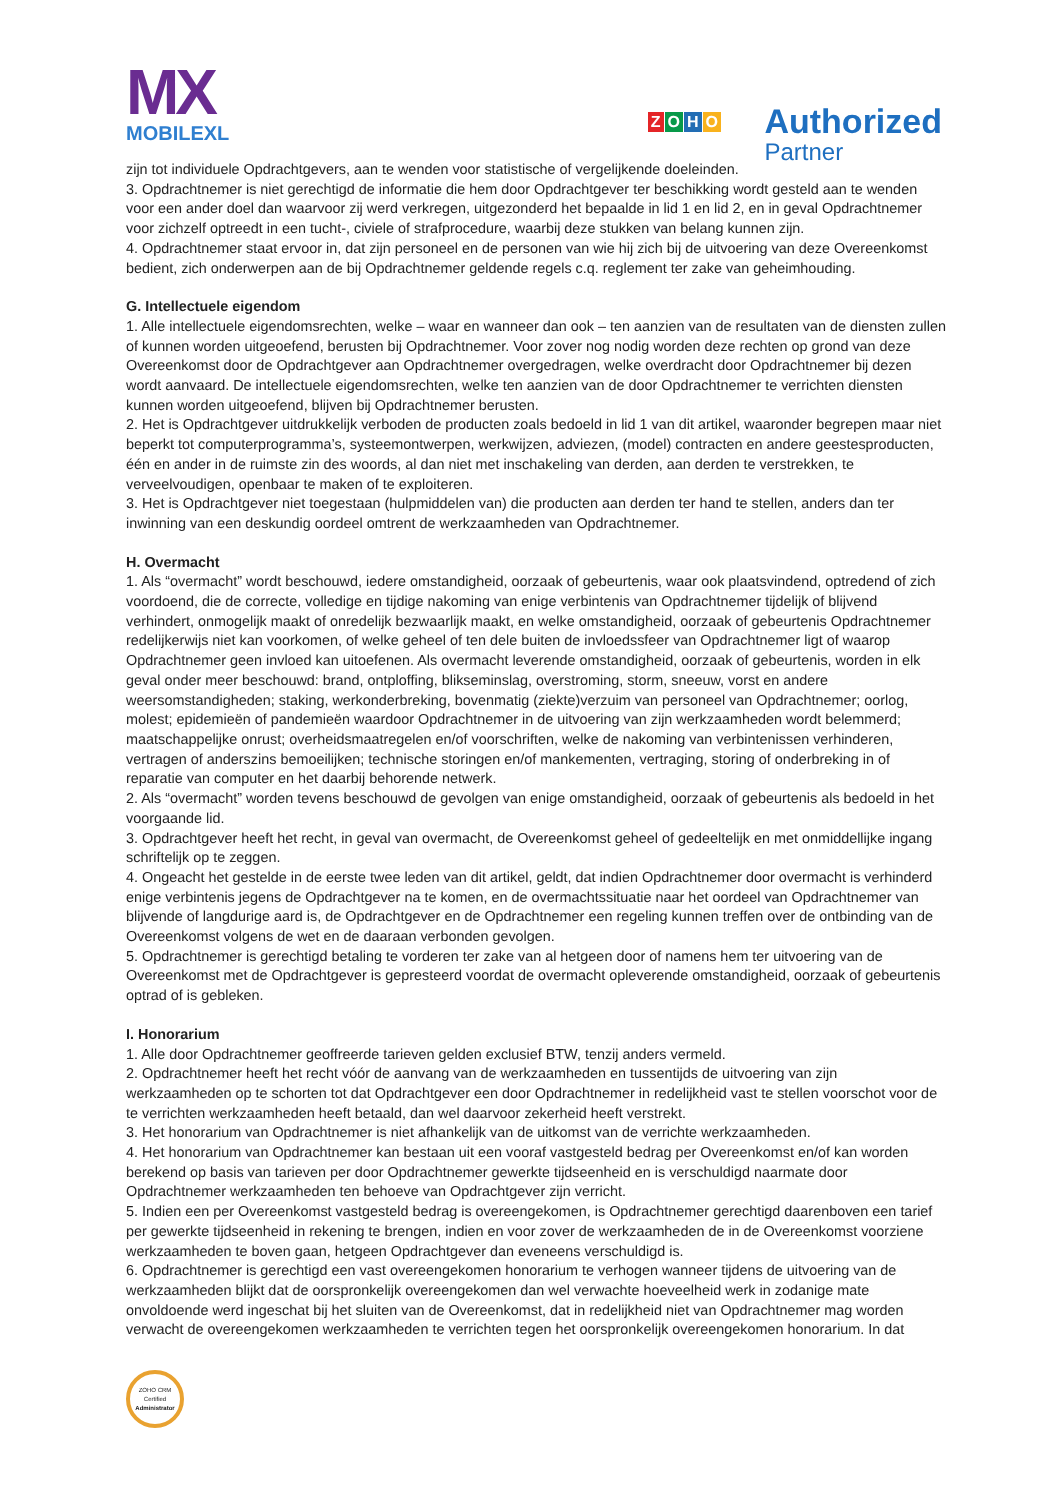MX
MOBILEXL
ZOHO
Authorized
Partner
zijn tot individuele Opdrachtgevers, aan te wenden voor statistische of vergelijkende doeleinden.
3. Opdrachtnemer is niet gerechtigd de informatie die hem door Opdrachtgever ter beschikking wordt gesteld aan te wenden voor een ander doel dan waarvoor zij werd verkregen, uitgezonderd het bepaalde in lid 1 en lid 2, en in geval Opdrachtnemer voor zichzelf optreedt in een tucht-, civiele of strafprocedure, waarbij deze stukken van belang kunnen zijn.
4. Opdrachtnemer staat ervoor in, dat zijn personeel en de personen van wie hij zich bij de uitvoering van deze Overeenkomst bedient, zich onderwerpen aan de bij Opdrachtnemer geldende regels c.q. reglement ter zake van geheimhouding.
G. Intellectuele eigendom
1. Alle intellectuele eigendomsrechten, welke – waar en wanneer dan ook – ten aanzien van de resultaten van de diensten zullen of kunnen worden uitgeoefend, berusten bij Opdrachtnemer. Voor zover nog nodig worden deze rechten op grond van deze Overeenkomst door de Opdrachtgever aan Opdrachtnemer overgedragen, welke overdracht door Opdrachtnemer bij dezen wordt aanvaard. De intellectuele eigendomsrechten, welke ten aanzien van de door Opdrachtnemer te verrichten diensten kunnen worden uitgeoefend, blijven bij Opdrachtnemer berusten.
2. Het is Opdrachtgever uitdrukkelijk verboden de producten zoals bedoeld in lid 1 van dit artikel, waaronder begrepen maar niet beperkt tot computerprogramma’s, systeemontwerpen, werkwijzen, adviezen, (model) contracten en andere geestesproducten, één en ander in de ruimste zin des woords, al dan niet met inschakeling van derden, aan derden te verstrekken, te verveelvoudigen, openbaar te maken of te exploiteren.
3. Het is Opdrachtgever niet toegestaan (hulpmiddelen van) die producten aan derden ter hand te stellen, anders dan ter inwinning van een deskundig oordeel omtrent de werkzaamheden van Opdrachtnemer.
H. Overmacht
1. Als “overmacht” wordt beschouwd, iedere omstandigheid, oorzaak of gebeurtenis, waar ook plaatsvindend, optredend of zich voordoend, die de correcte, volledige en tijdige nakoming van enige verbintenis van Opdrachtnemer tijdelijk of blijvend verhindert, onmogelijk maakt of onredelijk bezwaarlijk maakt, en welke omstandigheid, oorzaak of gebeurtenis Opdrachtnemer redelijkerwijs niet kan voorkomen, of welke geheel of ten dele buiten de invloedssfeer van Opdrachtnemer ligt of waarop Opdrachtnemer geen invloed kan uitoefenen. Als overmacht leverende omstandigheid, oorzaak of gebeurtenis, worden in elk geval onder meer beschouwd: brand, ontploffing, blikseminslag, overstroming, storm, sneeuw, vorst en andere weersomstandigheden; staking, werkonderbreking, bovenmatig (ziekte)verzuim van personeel van Opdrachtnemer; oorlog, molest; epidemieën of pandemieën waardoor Opdrachtnemer in de uitvoering van zijn werkzaamheden wordt belemmerd; maatschappelijke onrust; overheidsmaatregelen en/of voorschriften, welke de nakoming van verbintenissen verhinderen, vertragen of anderszins bemoeilijken; technische storingen en/of mankementen, vertraging, storing of onderbreking in of reparatie van computer en het daarbij behorende netwerk.
2. Als “overmacht” worden tevens beschouwd de gevolgen van enige omstandigheid, oorzaak of gebeurtenis als bedoeld in het voorgaande lid.
3. Opdrachtgever heeft het recht, in geval van overmacht, de Overeenkomst geheel of gedeeltelijk en met onmiddellijke ingang schriftelijk op te zeggen.
4. Ongeacht het gestelde in de eerste twee leden van dit artikel, geldt, dat indien Opdrachtnemer door overmacht is verhinderd enige verbintenis jegens de Opdrachtgever na te komen, en de overmachtssituatie naar het oordeel van Opdrachtnemer van blijvende of langdurige aard is, de Opdrachtgever en de Opdrachtnemer een regeling kunnen treffen over de ontbinding van de Overeenkomst volgens de wet en de daaraan verbonden gevolgen.
5. Opdrachtnemer is gerechtigd betaling te vorderen ter zake van al hetgeen door of namens hem ter uitvoering van de Overeenkomst met de Opdrachtgever is gepresteerd voordat de overmacht opleverende omstandigheid, oorzaak of gebeurtenis optrad of is gebleken.
I. Honorarium
1. Alle door Opdrachtnemer geoffreerde tarieven gelden exclusief BTW, tenzij anders vermeld.
2. Opdrachtnemer heeft het recht vóór de aanvang van de werkzaamheden en tussentijds de uitvoering van zijn werkzaamheden op te schorten tot dat Opdrachtgever een door Opdrachtnemer in redelijkheid vast te stellen voorschot voor de te verrichten werkzaamheden heeft betaald, dan wel daarvoor zekerheid heeft verstrekt.
3. Het honorarium van Opdrachtnemer is niet afhankelijk van de uitkomst van de verrichte werkzaamheden.
4. Het honorarium van Opdrachtnemer kan bestaan uit een vooraf vastgesteld bedrag per Overeenkomst en/of kan worden berekend op basis van tarieven per door Opdrachtnemer gewerkte tijdseenheid en is verschuldigd naarmate door Opdrachtnemer werkzaamheden ten behoeve van Opdrachtgever zijn verricht.
5. Indien een per Overeenkomst vastgesteld bedrag is overeengekomen, is Opdrachtnemer gerechtigd daarenboven een tarief per gewerkte tijdseenheid in rekening te brengen, indien en voor zover de werkzaamheden de in de Overeenkomst voorziene werkzaamheden te boven gaan, hetgeen Opdrachtgever dan eveneens verschuldigd is.
6. Opdrachtnemer is gerechtigd een vast overeengekomen honorarium te verhogen wanneer tijdens de uitvoering van de werkzaamheden blijkt dat de oorspronkelijk overeengekomen dan wel verwachte hoeveelheid werk in zodanige mate onvoldoende werd ingeschat bij het sluiten van de Overeenkomst, dat in redelijkheid niet van Opdrachtnemer mag worden verwacht de overeengekomen werkzaamheden te verrichten tegen het oorspronkelijk overeengekomen honorarium. In dat
ZOHO CRM
Certified
Administrator